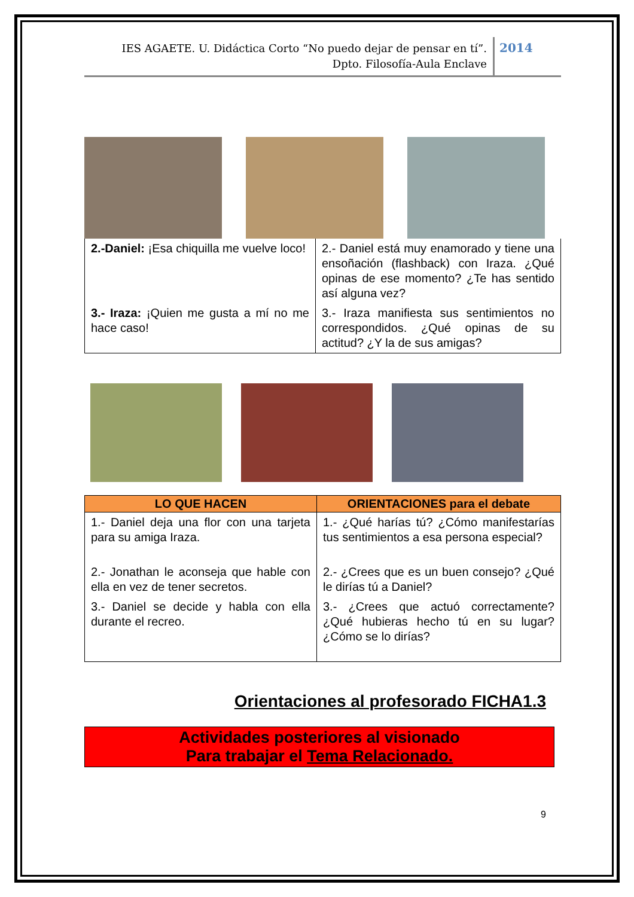IES AGAETE. U. Didáctica Corto “No puedo dejar de pensar en tí”.
Dpto. Filosofía-Aula Enclave
2014
| 2.-Daniel: ¡Esa chiquilla me vuelve loco! | 2.- Daniel está muy enamorado y tiene una ensoñación (flashback) con Iraza. ¿Qué opinas de ese momento? ¿Te has sentido así alguna vez? |
| 3.- Iraza: ¡Quien me gusta a mí no me hace caso! | 3.- Iraza manifiesta sus sentimientos no correspondidos. ¿Qué opinas de su actitud? ¿Y la de sus amigas? |
| LO QUE HACEN | ORIENTACIONES para el debate |
| --- | --- |
| 1.- Daniel deja una flor con una tarjeta para su amiga Iraza. | 1.- ¿Qué harías tú? ¿Cómo manifestarías tus sentimientos a esa persona especial? |
| 2.- Jonathan le aconseja que hable con ella en vez de tener secretos. | 2.- ¿Crees que es un buen consejo? ¿Qué le dirías tú a Daniel? |
| 3.- Daniel se decide y habla con ella durante el recreo. | 3.- ¿Crees que actuó correctamente? ¿Qué hubieras hecho tú en su lugar? ¿Cómo se lo dirías? |
Orientaciones al profesorado FICHA1.3
Actividades posteriores al visionado
Para trabajar el Tema Relacionado.
9